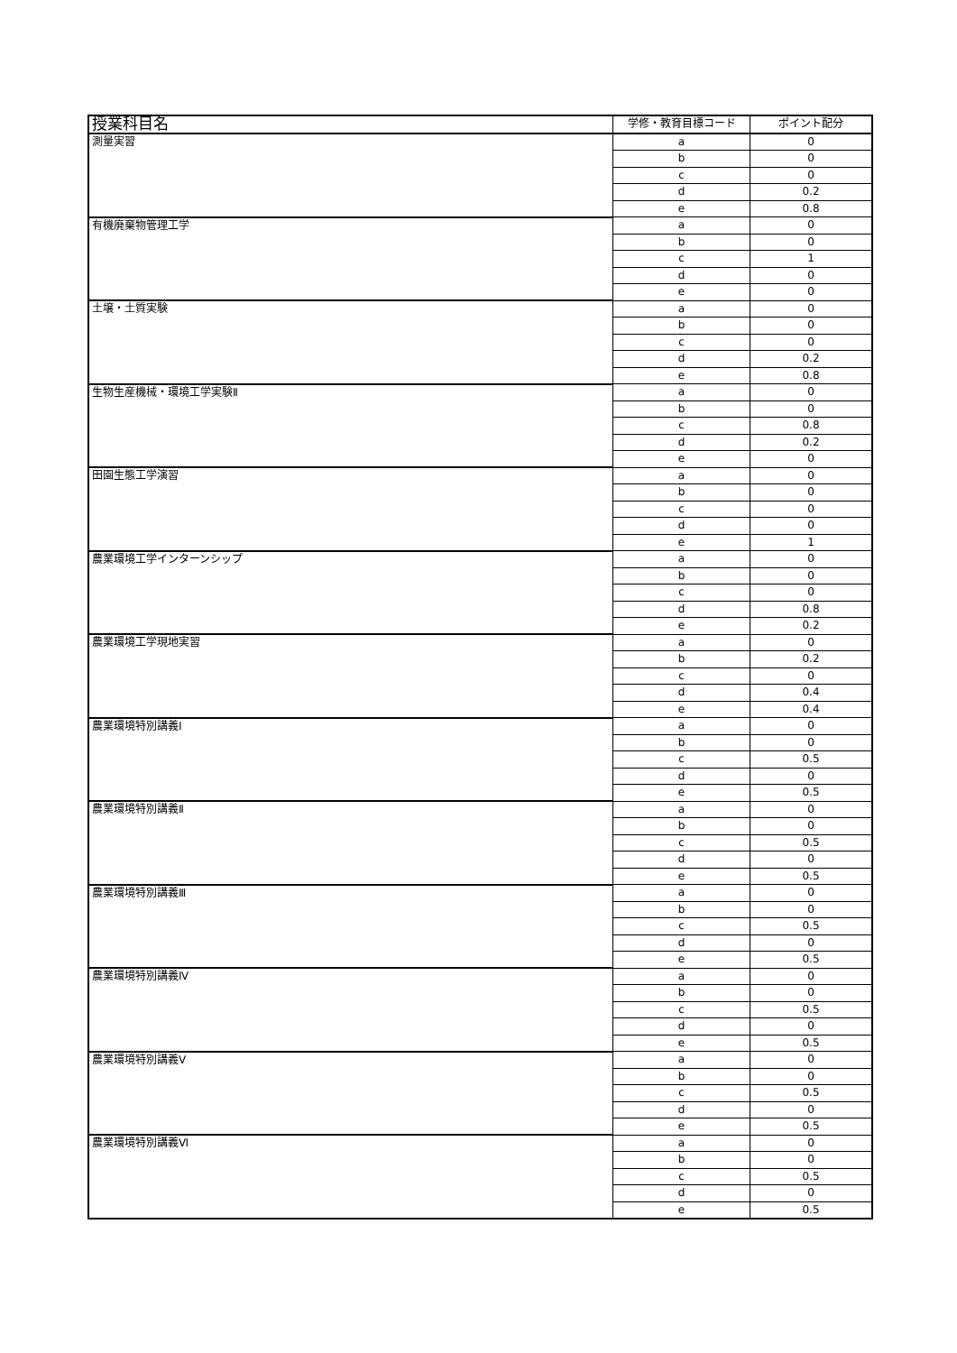| 授業科目名 | 学修・教育目標コード | ポイント配分 |
| --- | --- | --- |
| 測量実習 | a | 0 |
| | b | 0 |
| | c | 0 |
| | d | 0.2 |
| | e | 0.8 |
| 有機廃棄物管理工学 | a | 0 |
| | b | 0 |
| | c | 1 |
| | d | 0 |
| | e | 0 |
| 土壌・土質実験 | a | 0 |
| | b | 0 |
| | c | 0 |
| | d | 0.2 |
| | e | 0.8 |
| 生物生産機械・環境工学実験Ⅱ | a | 0 |
| | b | 0 |
| | c | 0.8 |
| | d | 0.2 |
| | e | 0 |
| 田園生態工学演習 | a | 0 |
| | b | 0 |
| | c | 0 |
| | d | 0 |
| | e | 1 |
| 農業環境工学インターンシップ | a | 0 |
| | b | 0 |
| | c | 0 |
| | d | 0.8 |
| | e | 0.2 |
| 農業環境工学現地実習 | a | 0 |
| | b | 0.2 |
| | c | 0 |
| | d | 0.4 |
| | e | 0.4 |
| 農業環境特別講義Ⅰ | a | 0 |
| | b | 0 |
| | c | 0.5 |
| | d | 0 |
| | e | 0.5 |
| 農業環境特別講義Ⅱ | a | 0 |
| | b | 0 |
| | c | 0.5 |
| | d | 0 |
| | e | 0.5 |
| 農業環境特別講義Ⅲ | a | 0 |
| | b | 0 |
| | c | 0.5 |
| | d | 0 |
| | e | 0.5 |
| 農業環境特別講義Ⅳ | a | 0 |
| | b | 0 |
| | c | 0.5 |
| | d | 0 |
| | e | 0.5 |
| 農業環境特別講義Ⅴ | a | 0 |
| | b | 0 |
| | c | 0.5 |
| | d | 0 |
| | e | 0.5 |
| 農業環境特別講義Ⅵ | a | 0 |
| | b | 0 |
| | c | 0.5 |
| | d | 0 |
| | e | 0.5 |